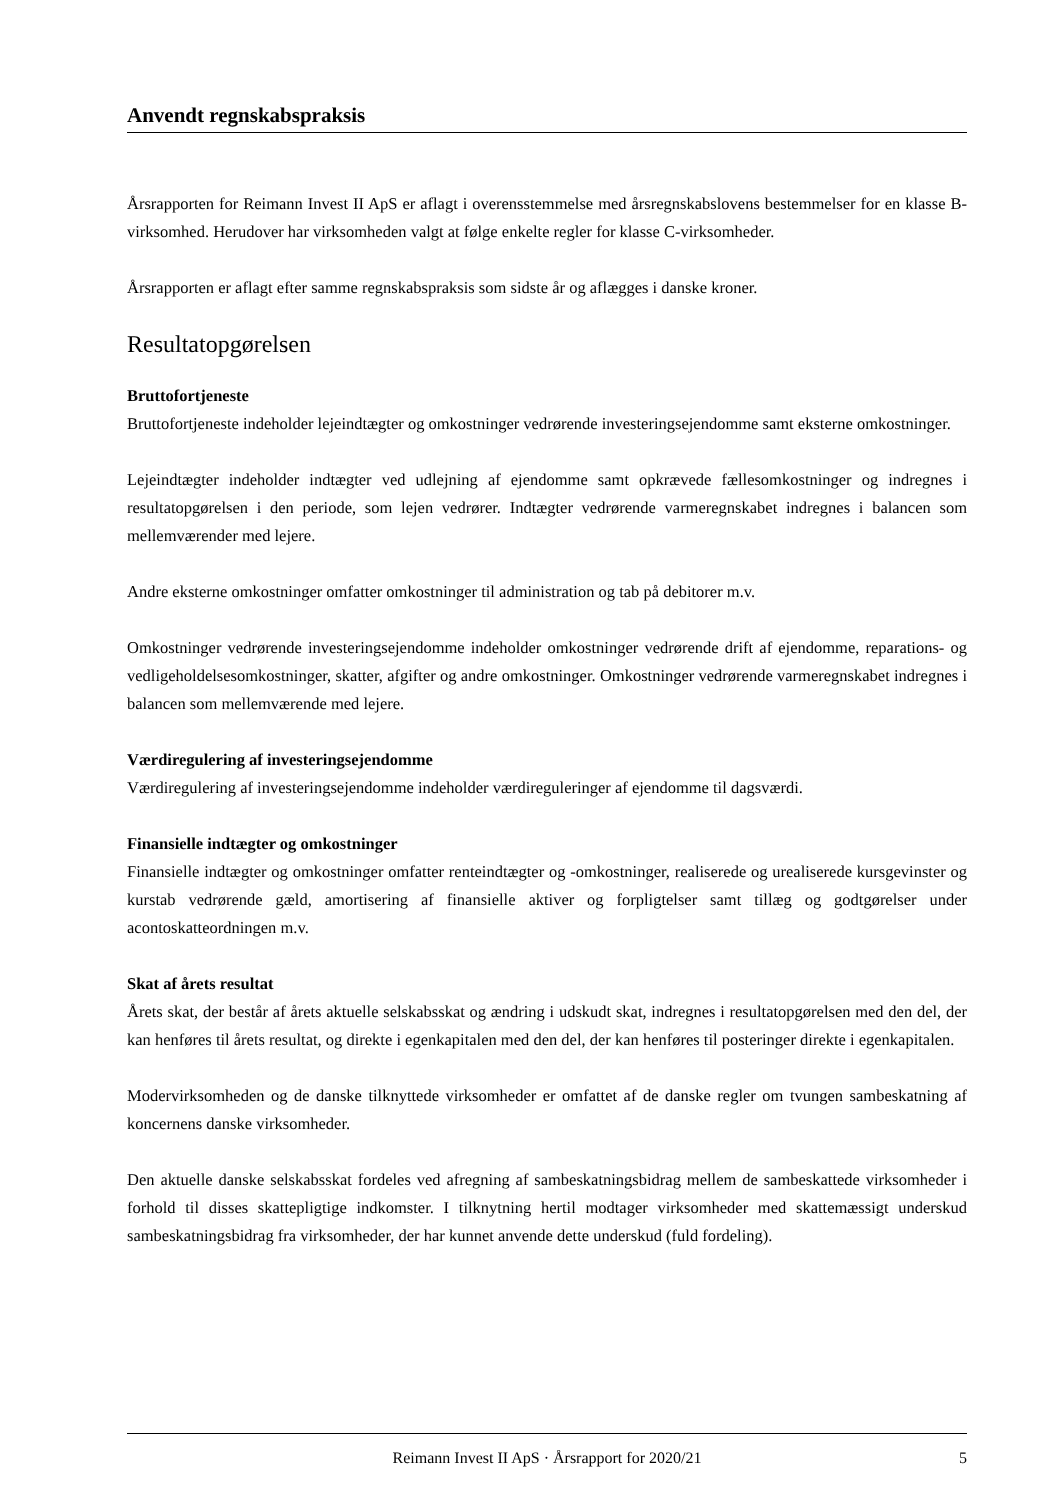Anvendt regnskabspraksis
Årsrapporten for Reimann Invest II ApS er aflagt i overensstemmelse med årsregnskabslovens bestemmelser for en klasse B-virksomhed. Herudover har virksomheden valgt at følge enkelte regler for klasse C-virksomheder.
Årsrapporten er aflagt efter samme regnskabspraksis som sidste år og aflægges i danske kroner.
Resultatopgørelsen
Bruttofortjeneste
Bruttofortjeneste indeholder lejeindtægter og omkostninger vedrørende investeringsejendomme samt eksterne omkostninger.
Lejeindtægter indeholder indtægter ved udlejning af ejendomme samt opkrævede fællesomkostninger og indregnes i resultatopgørelsen i den periode, som lejen vedrører. Indtægter vedrørende varmeregnskabet indregnes i balancen som mellemværender med lejere.
Andre eksterne omkostninger omfatter omkostninger til administration og tab på debitorer m.v.
Omkostninger vedrørende investeringsejendomme indeholder omkostninger vedrørende drift af ejendomme, reparations- og vedligeholdelsesomkostninger, skatter, afgifter og andre omkostninger. Omkostninger vedrørende varmeregnskabet indregnes i balancen som mellemværende med lejere.
Værdiregulering af investeringsejendomme
Værdiregulering af investeringsejendomme indeholder værdireguleringer af ejendomme til dagsværdi.
Finansielle indtægter og omkostninger
Finansielle indtægter og omkostninger omfatter renteindtægter og -omkostninger, realiserede og urealiserede kursgevinster og kurstab vedrørende gæld, amortisering af finansielle aktiver og forpligtelser samt tillæg og godtgørelser under acontoskatteordningen m.v.
Skat af årets resultat
Årets skat, der består af årets aktuelle selskabsskat og ændring i udskudt skat, indregnes i resultatopgørelsen med den del, der kan henføres til årets resultat, og direkte i egenkapitalen med den del, der kan henføres til posteringer direkte i egenkapitalen.
Modervirksomheden og de danske tilknyttede virksomheder er omfattet af de danske regler om tvungen sambeskatning af koncernens danske virksomheder.
Den aktuelle danske selskabsskat fordeles ved afregning af sambeskatningsbidrag mellem de sambeskattede virksomheder i forhold til disses skattepligtige indkomster. I tilknytning hertil modtager virksomheder med skattemæssigt underskud sambeskatningsbidrag fra virksomheder, der har kunnet anvende dette underskud (fuld fordeling).
Reimann Invest II ApS · Årsrapport for 2020/21 5